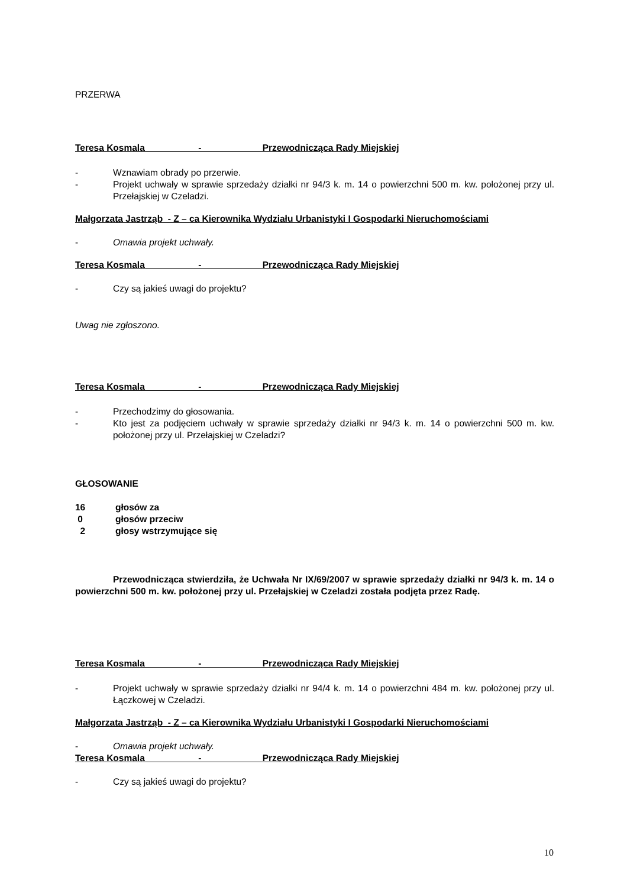PRZERWA
Teresa Kosmala - Przewodnicząca Rady Miejskiej
- Wznawiam obrady po przerwie.
- Projekt uchwały w sprawie sprzedaży działki nr 94/3 k. m. 14 o powierzchni 500 m. kw. położonej przy ul. Przełajskiej w Czeladzi.
Małgorzata Jastrząb - Z – ca Kierownika Wydziału Urbanistyki I Gospodarki Nieruchomościami
- Omawia projekt uchwały.
Teresa Kosmala - Przewodnicząca Rady Miejskiej
- Czy są jakieś uwagi do projektu?
Uwag nie zgłoszono.
Teresa Kosmala - Przewodnicząca Rady Miejskiej
- Przechodzimy do głosowania.
- Kto jest za podjęciem uchwały w sprawie sprzedaży działki nr 94/3 k. m. 14 o powierzchni 500 m. kw. położonej przy ul. Przełajskiej w Czeladzi?
GŁOSOWANIE
16 głosów za
0 głosów przeciw
2 głosy wstrzymujące się
Przewodnicząca stwierdziła, że Uchwała Nr IX/69/2007 w sprawie sprzedaży działki nr 94/3 k. m. 14 o powierzchni 500 m. kw. położonej przy ul. Przełajskiej w Czeladzi została podjęta przez Radę.
Teresa Kosmala - Przewodnicząca Rady Miejskiej
- Projekt uchwały w sprawie sprzedaży działki nr 94/4 k. m. 14 o powierzchni 484 m. kw. położonej przy ul. Łączkowej w Czeladzi.
Małgorzata Jastrząb - Z – ca Kierownika Wydziału Urbanistyki I Gospodarki Nieruchomościami
- Omawia projekt uchwały.
Teresa Kosmala - Przewodnicząca Rady Miejskiej
- Czy są jakieś uwagi do projektu?
10